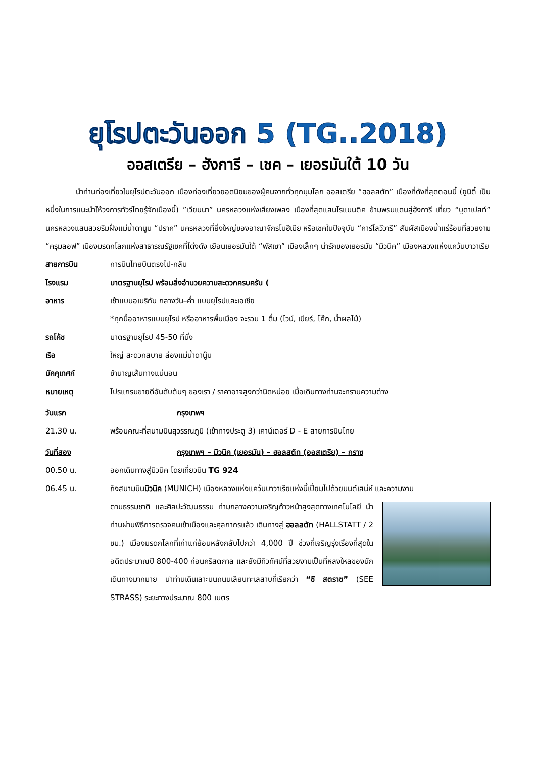ยุโรปตะวันออก 5 (TG..2018)
ออสเตรีย – ฮังการี – เชค – เยอรมันใต้ 10 วัน
นำท่านท่องเที่ยวในยุโรปตะวันออก เมืองท่องเที่ยวยอดนิยมของผู้คนจากทั่วทุกมุมโลก ออสเตรีย “ฮอลสตัท” เมืองที่ดังที่สุดตอนนี้ (ยูนิตี้ เป็นหนึ่งในการแนะนำให้วงการทัวร์ไทยรู้จักเมืองนี้) ”เวียนนา” นครหลวงแห่งเสียงเพลง เมืองที่สุดแสนโรแมนติค ข้ามพรมแดนสู่ฮังการี เที่ยว “บูดาเปสท์” นครหลวงแสนสวยริมฝั่งแม่น้ำดานูบ “ปราค” นครหลวงที่ยิ่งใหญ่ของอาณาจักรโบฮีเมีย หรือเชคในปัจจุบัน “คาร์โลวีวารี” สัมผัสเมืองน้ำแร่ร้อนที่สวยงาม “ครุมลอฟ” เมืองมรดกโลกแห่งสาธารณรัฐเชคที่โด่งดัง เยือนเยอรมันใต้ “พัสเซา” เมืองเล็กๆ น่ารักของเยอรมัน “มิวนิค” เมืองหลวงแห่งแคว้นบาวาเรีย
สายการบิน การบินไทยบินตรงไป-กลับ
โรงแรม มาตรฐานยุโรป พร้อมสิ่งอำนวยความสะดวกครบครัน (
อาหาร เช้าแบบอเมริกัน กลางวัน–ค่ำ แบบยุโรปและเอเชีย
*ทุกมื้ออาหารแบบยุโรป หรืออาหารพื้นเมือง จะรวม 1 ดื่ม (ไวน์, เบียร์, โค๊ก, น้ำผลไม้)
รถโค้ช มาตรฐานยุโรป 45-50 ที่นั่ง
เรือ ใหญ่ สะดวกสบาย ล่องแม่น้ำดานู๊บ
มัคคุเทศก์ ชำนาญเส้นทางแน่นอน
หมายเหตุ โปรแกรมขายดีอันดับต้นๆ ของเรา / ราคาอาจสูงกว่านิดหน่อย เมื่อเดินทางท่านจะทราบความต่าง
วันแรก กรุงเทพฯ
21.30 น. พร้อมคณะที่สนามบินสุวรรณภูมิ (เข้าทางประตู 3) เคาน์เตอร์ D - E สายการบินไทย
วันที่สอง กรุงเทพฯ – มิวนิค (เยอรมัน) – ฮอลสตัท (ออสเตรีย) – กราซ
00.50 น. ออกเดินทางสู่มิวนิค โดยเที่ยวบิน TG 924
06.45 น. ถึงสนามบินมิวนิค (MUNICH) เมืองหลวงแห่งแคว้นบาวาเรียแห่งนี้เปี่ยมไปด้วยมนต์เสน่ห์ และความงาม
ตามธรรมชาติ และศิลปะวัฒนธรรม ท่ามกลางความเจริญก้าวหน้าสูงสุดทางเทคโนโลยี นำท่านผ่านพิธีการตรวจคนเข้าเมืองและศุลกากรแล้ว เดินทางสู่ ฮอลสตัท (HALLSTATT / 2 ชม.) เมืองมรดกโลกที่เก่าแก่ย้อนหลังกลับไปกว่า 4,000 ปี ช่วงที่เจริญรุ่งเรืองที่สุดในอดีตประมาณปี 800-400 ก่อนคริสตกาล และยังมีทิวทัศน์ที่สวยงามเป็นที่หลงใหลของนักเดินทางมากมาย นำท่านเดินเลาะบนถนนเลียบทะเลสาบที่เรียกว่า “ซี สตราซ” (SEE STRASS) ระยะทางประมาณ 800 เมตร